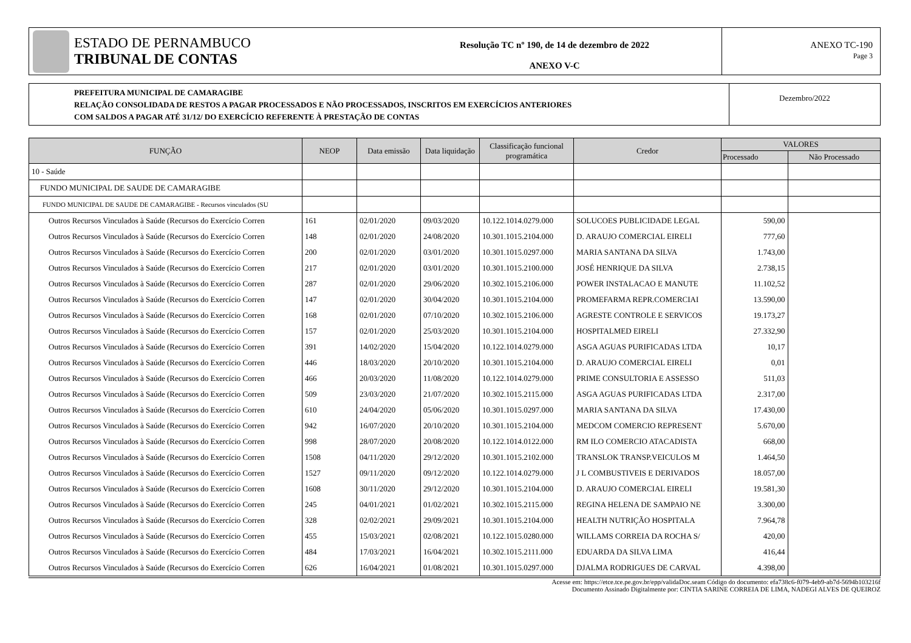ESTADO DE PERNAMBUCO
TRIBUNAL DE CONTAS
Resolução TC nº 190, de 14 de dezembro de 2022
ANEXO V-C
ANEXO TC-190
Page 3
PREFEITURA MUNICIPAL DE CAMARAGIBE
RELAÇÃO CONSOLIDADA DE RESTOS A PAGAR PROCESSADOS E NÃO PROCESSADOS, INSCRITOS EM EXERCÍCIOS ANTERIORES
COM SALDOS A PAGAR ATÉ 31/12/ DO EXERCÍCIO REFERENTE À PRESTAÇÃO DE CONTAS
Dezembro/2022
| FUNÇÃO | NEOP | Data emissão | Data liquidação | Classificação funcional programática | Credor | VALORES | |
| --- | --- | --- | --- | --- | --- | --- | --- |
| | | | | | | Processado | Não Processado |
| 10 - Saúde | | | | | | | |
| FUNDO MUNICIPAL DE SAUDE DE CAMARAGIBE | | | | | | | |
| FUNDO MUNICIPAL DE SAUDE DE CAMARAGIBE - Recursos vinculados (SU | | | | | | | |
| Outros Recursos Vinculados à Saúde (Recursos do Exercício Corren | 161 | 02/01/2020 | 09/03/2020 | 10.122.1014.0279.000 | SOLUCOES PUBLICIDADE LEGAL | 590,00 | |
| Outros Recursos Vinculados à Saúde (Recursos do Exercício Corren | 148 | 02/01/2020 | 24/08/2020 | 10.301.1015.2104.000 | D. ARAUJO COMERCIAL EIRELI | 777,60 | |
| Outros Recursos Vinculados à Saúde (Recursos do Exercício Corren | 200 | 02/01/2020 | 03/01/2020 | 10.301.1015.0297.000 | MARIA SANTANA DA SILVA | 1.743,00 | |
| Outros Recursos Vinculados à Saúde (Recursos do Exercício Corren | 217 | 02/01/2020 | 03/01/2020 | 10.301.1015.2100.000 | JOSÉ HENRIQUE DA SILVA | 2.738,15 | |
| Outros Recursos Vinculados à Saúde (Recursos do Exercício Corren | 287 | 02/01/2020 | 29/06/2020 | 10.302.1015.2106.000 | POWER INSTALACAO E MANUTE | 11.102,52 | |
| Outros Recursos Vinculados à Saúde (Recursos do Exercício Corren | 147 | 02/01/2020 | 30/04/2020 | 10.301.1015.2104.000 | PROMEFARMA REPR.COMERCIAI | 13.590,00 | |
| Outros Recursos Vinculados à Saúde (Recursos do Exercício Corren | 168 | 02/01/2020 | 07/10/2020 | 10.302.1015.2106.000 | AGRESTE CONTROLE E SERVICOS | 19.173,27 | |
| Outros Recursos Vinculados à Saúde (Recursos do Exercício Corren | 157 | 02/01/2020 | 25/03/2020 | 10.301.1015.2104.000 | HOSPITALMED EIRELI | 27.332,90 | |
| Outros Recursos Vinculados à Saúde (Recursos do Exercício Corren | 391 | 14/02/2020 | 15/04/2020 | 10.122.1014.0279.000 | ASGA AGUAS PURIFICADAS LTDA | 10,17 | |
| Outros Recursos Vinculados à Saúde (Recursos do Exercício Corren | 446 | 18/03/2020 | 20/10/2020 | 10.301.1015.2104.000 | D. ARAUJO COMERCIAL EIRELI | 0,01 | |
| Outros Recursos Vinculados à Saúde (Recursos do Exercício Corren | 466 | 20/03/2020 | 11/08/2020 | 10.122.1014.0279.000 | PRIME CONSULTORIA E ASSESSO | 511,03 | |
| Outros Recursos Vinculados à Saúde (Recursos do Exercício Corren | 509 | 23/03/2020 | 21/07/2020 | 10.302.1015.2115.000 | ASGA AGUAS PURIFICADAS LTDA | 2.317,00 | |
| Outros Recursos Vinculados à Saúde (Recursos do Exercício Corren | 610 | 24/04/2020 | 05/06/2020 | 10.301.1015.0297.000 | MARIA SANTANA DA SILVA | 17.430,00 | |
| Outros Recursos Vinculados à Saúde (Recursos do Exercício Corren | 942 | 16/07/2020 | 20/10/2020 | 10.301.1015.2104.000 | MEDCOM COMERCIO REPRESENT | 5.670,00 | |
| Outros Recursos Vinculados à Saúde (Recursos do Exercício Corren | 998 | 28/07/2020 | 20/08/2020 | 10.122.1014.0122.000 | RM ILO COMERCIO ATACADISTA | 668,00 | |
| Outros Recursos Vinculados à Saúde (Recursos do Exercício Corren | 1508 | 04/11/2020 | 29/12/2020 | 10.301.1015.2102.000 | TRANSLOK TRANSP.VEICULOS M | 1.464,50 | |
| Outros Recursos Vinculados à Saúde (Recursos do Exercício Corren | 1527 | 09/11/2020 | 09/12/2020 | 10.122.1014.0279.000 | J L COMBUSTIVEIS E DERIVADOS | 18.057,00 | |
| Outros Recursos Vinculados à Saúde (Recursos do Exercício Corren | 1608 | 30/11/2020 | 29/12/2020 | 10.301.1015.2104.000 | D. ARAUJO COMERCIAL EIRELI | 19.581,30 | |
| Outros Recursos Vinculados à Saúde (Recursos do Exercício Corren | 245 | 04/01/2021 | 01/02/2021 | 10.302.1015.2115.000 | REGINA HELENA DE SAMPAIO NE | 3.300,00 | |
| Outros Recursos Vinculados à Saúde (Recursos do Exercício Corren | 328 | 02/02/2021 | 29/09/2021 | 10.301.1015.2104.000 | HEALTH NUTRIÇÃO HOSPITALA | 7.964,78 | |
| Outros Recursos Vinculados à Saúde (Recursos do Exercício Corren | 455 | 15/03/2021 | 02/08/2021 | 10.122.1015.0280.000 | WILLAMS CORREIA DA ROCHA S/ | 420,00 | |
| Outros Recursos Vinculados à Saúde (Recursos do Exercício Corren | 484 | 17/03/2021 | 16/04/2021 | 10.302.1015.2111.000 | EDUARDA DA SILVA LIMA | 416,44 | |
| Outros Recursos Vinculados à Saúde (Recursos do Exercício Corren | 626 | 16/04/2021 | 01/08/2021 | 10.301.1015.0297.000 | DJALMA RODRIGUES DE CARVAL | 4.398,00 | |
Acesse em: https://etce.tce.pe.gov.br/epp/validaDoc.seam Código do documento: efa738c6-f079-4eb9-ab7d-5694b103216f
Documento Assinado Digitalmente por: CINTIA SARINE CORREIA DE LIMA, NADEGI ALVES DE QUEIROZ